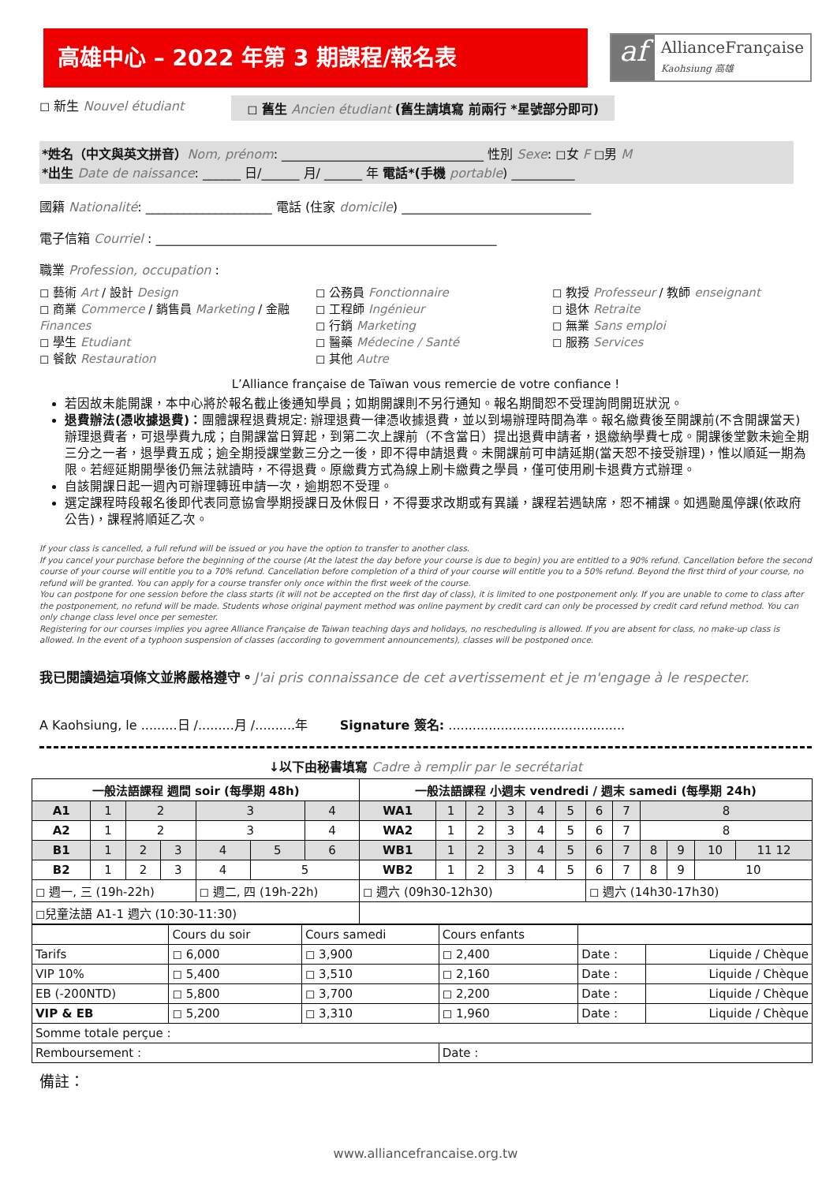高雄中心 – 2022 年第 3 期課程/報名表
af
AllianceFrançaise
Kaohsiung 高雄
◻ 新生 Nouvel étudiant ◻ 舊生 Ancien étudiant (舊生請填寫 前兩行 *星號部分即可)
*姓名（中文與英文拼音）Nom, prénom: ________________________________ 性別 Sexe: ◻女 F ◻男 M
*出生 Date de naissance: ______ 日/______ 月/ ______ 年 電話*(手機 portable) __________
國籍 Nationalité: ____________________ 電話 (住家 domicile) ______________________________
電子信箱 Courriel : ______________________________________________________
職業 Profession, occupation :
◻ 藝術 Art / 設計 Design
◻ 商業 Commerce / 銷售員 Marketing / 金融 Finances
◻ 學生 Etudiant
◻ 餐飲 Restauration
◻ 公務員 Fonctionnaire
◻ 工程師 Ingénieur
◻ 行銷 Marketing
◻ 醫藥 Médecine / Santé
◻ 其他 Autre
◻ 教授 Professeur / 教師 enseignant
◻ 退休 Retraite
◻ 無業 Sans emploi
◻ 服務 Services
L’Alliance française de Taïwan vous remercie de votre confiance !
若因故未能開課，本中心將於報名截止後通知學員；如期開課則不另行通知。報名期間恕不受理詢問開班狀況。
退費辦法(憑收據退費)：團體課程退費規定: 辦理退費一律憑收據退費，並以到場辦理時間為準。報名繳費後至開課前(不含開課當天)辦理退費者，可退學費九成；自開課當日算起，到第二次上課前（不含當日）提出退費申請者，退繳納學費七成。開課後堂數未逾全期三分之一者，退學費五成；逾全期授課堂數三分之一後，即不得申請退費。未開課前可申請延期(當天恕不接受辦理)，惟以順延一期為限。若經延期開學後仍無法就讀時，不得退費。原繳費方式為線上刷卡繳費之學員，僅可使用刷卡退費方式辦理。
自該開課日起一週內可辦理轉班申請一次，逾期恕不受理。
選定課程時段報名後即代表同意協會學期授課日及休假日，不得要求改期或有異議，課程若遇缺席，恕不補課。如遇颱風停課(依政府公告)，課程將順延乙次。
If your class is cancelled, a full refund will be issued or you have the option to transfer to another class.
If you cancel your purchase before the beginning of the course (At the latest the day before your course is due to begin) you are entitled to a 90% refund. Cancellation before the second course of your course will entitle you to a 70% refund. Cancellation before completion of a third of your course will entitle you to a 50% refund. Beyond the first third of your course, no refund will be granted. You can apply for a course transfer only once within the first week of the course.
You can postpone for one session before the class starts (it will not be accepted on the first day of class), it is limited to one postponement only. If you are unable to come to class after the postponement, no refund will be made. Students whose original payment method was online payment by credit card can only be processed by credit card refund method. You can only change class level once per semester.
Registering for our courses implies you agree Alliance Française de Taiwan teaching days and holidays, no rescheduling is allowed. If you are absent for class, no make-up class is allowed. In the event of a typhoon suspension of classes (according to government announcements), classes will be postponed once.
我已閱讀過這項條文並將嚴格遵守。J'ai pris connaissance de cet avertissement et je m'engage à le respecter.
A Kaohsiung, le .........日 /.........月 /..........年 Signature 簽名: ............................................
↓以下由秘書填寫 Cadre à remplir par le secrétariat
| 一般法語課程 週間 soir (每學期 48h) | | | | | | | 一般法語課程 小週末 vendredi / 週末 samedi (每學期 24h) | | | | | | | | | | | |
| --- | --- | --- | --- | --- | --- | --- | --- | --- | --- | --- | --- | --- | --- | --- | --- | --- | --- | --- |
| A1 | 1 | 2 | | 3 | | 4 | WA1 | 1 | 2 | 3 | 4 | 5 | 6 | 7 | 8 | | | |
| A2 | 1 | 2 | | 3 | | 4 | WA2 | 1 | 2 | 3 | 4 | 5 | 6 | 7 | 8 | | | |
| B1 | 1 | 2 | 3 | 4 | 5 | 6 | WB1 | 1 | 2 | 3 | 4 | 5 | 6 | 7 | 8 | 9 | 10 | 11 12 |
| B2 | 1 | 2 | 3 | 4 | 5 | | WB2 | 1 | 2 | 3 | 4 | 5 | 6 | 7 | 8 | 9 | 10 | |
| ◻ 週一, 三 (19h-22h) | | | | ◻ 週二, 四 (19h-22h) | | | ◻ 週六 (09h30-12h30) | | | | | | ◻ 週六 (14h30-17h30) | | | | | |
| ◻兒童法語 A1-1 週六 (10:30-11:30) | | | | | | | | | | | | | | | | | | |
| | Cours du soir | Cours samedi | Cours enfants | | |
| Tarifs | ◻ 6,000 | ◻ 3,900 | ◻ 2,400 | Date : | Liquide / Chèque |
| VIP 10% | ◻ 5,400 | ◻ 3,510 | ◻ 2,160 | Date : | Liquide / Chèque |
| EB (-200NTD) | ◻ 5,800 | ◻ 3,700 | ◻ 2,200 | Date : | Liquide / Chèque |
| VIP & EB | ◻ 5,200 | ◻ 3,310 | ◻ 1,960 | Date : | Liquide / Chèque |
| Somme totale perçue : | | | | | |
| Remboursement : | | | Date : | | |
備註：
www.alliancefrancaise.org.tw